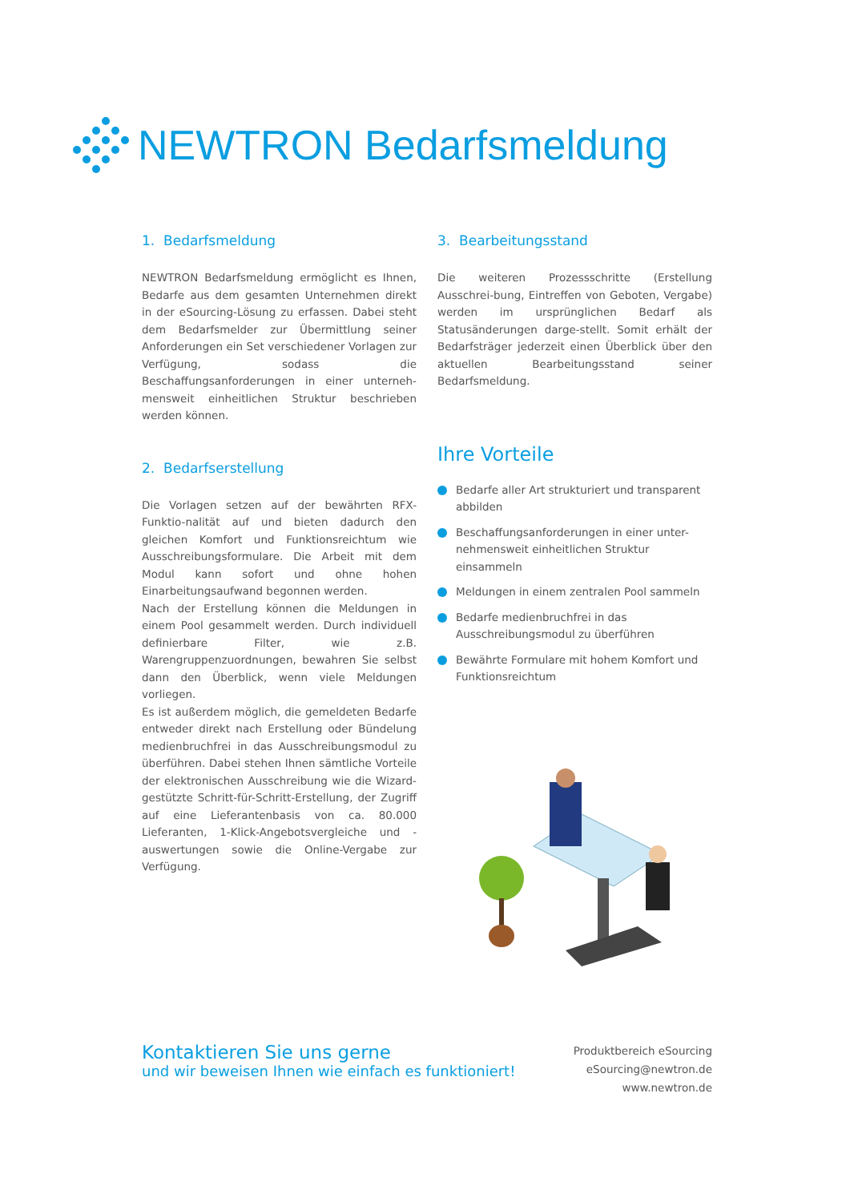NEWTRON Bedarfsmeldung
1. Bedarfsmeldung
NEWTRON Bedarfsmeldung ermöglicht es Ihnen, Bedarfe aus dem gesamten Unternehmen direkt in der eSourcing-Lösung zu erfassen. Dabei steht dem Bedarfsmelder zur Übermittlung seiner Anforderungen ein Set verschiedener Vorlagen zur Verfügung, sodass die Beschaffungsanforderungen in einer unterneh-mensweit einheitlichen Struktur beschrieben werden können.
2. Bedarfserstellung
Die Vorlagen setzen auf der bewährten RFX-Funktio-nalität auf und bieten dadurch den gleichen Komfort und Funktionsreichtum wie Ausschreibungsformulare. Die Arbeit mit dem Modul kann sofort und ohne hohen Einarbeitungsaufwand begonnen werden.
Nach der Erstellung können die Meldungen in einem Pool gesammelt werden. Durch individuell definierbare Filter, wie z.B. Warengruppenzuordnungen, bewahren Sie selbst dann den Überblick, wenn viele Meldungen vorliegen.
Es ist außerdem möglich, die gemeldeten Bedarfe entweder direkt nach Erstellung oder Bündelung medienbruchfrei in das Ausschreibungsmodul zu überführen. Dabei stehen Ihnen sämtliche Vorteile der elektronischen Ausschreibung wie die Wizard-gestützte Schritt-für-Schritt-Erstellung, der Zugriff auf eine Lieferantenbasis von ca. 80.000 Lieferanten, 1-Klick-Angebotsvergleiche und -auswertungen sowie die Online-Vergabe zur Verfügung.
3. Bearbeitungsstand
Die weiteren Prozessschritte (Erstellung Ausschrei-bung, Eintreffen von Geboten, Vergabe) werden im ursprünglichen Bedarf als Statusänderungen darge-stellt. Somit erhält der Bedarfsträger jederzeit einen Überblick über den aktuellen Bearbeitungsstand seiner Bedarfsmeldung.
Ihre Vorteile
Bedarfe aller Art strukturiert und transparent abbilden
Beschaffungsanforderungen in einer unter-nehmensweit einheitlichen Struktur einsammeln
Meldungen in einem zentralen Pool sammeln
Bedarfe medienbruchfrei in das Ausschreibungsmodul zu überführen
Bewährte Formulare mit hohem Komfort und Funktionsreichtum
Kontaktieren Sie uns gerne
und wir beweisen Ihnen wie einfach es funktioniert!
Produktbereich eSourcing
eSourcing@newtron.de
www.newtron.de